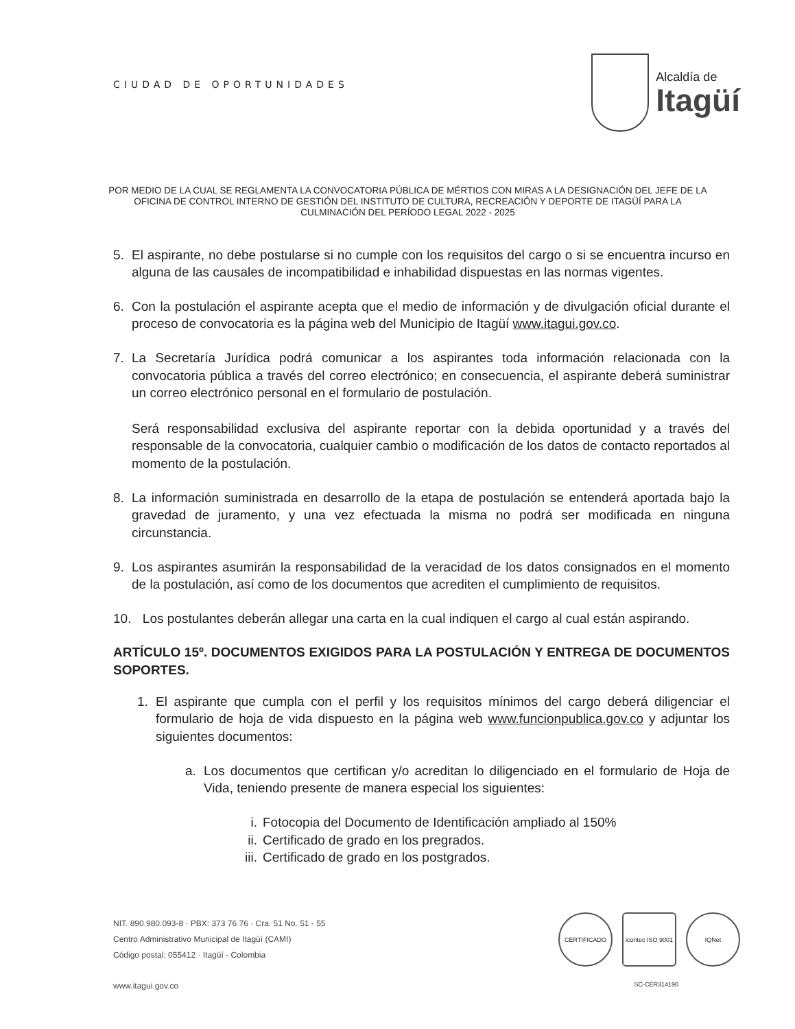CIUDAD DE OPORTUNIDADES
Alcaldía de
Itagüí
POR MEDIO DE LA CUAL SE REGLAMENTA LA CONVOCATORIA PÚBLICA DE MÉRTIOS CON MIRAS A LA DESIGNACIÓN DEL JEFE DE LA OFICINA DE CONTROL INTERNO DE GESTIÓN DEL INSTITUTO DE CULTURA, RECREACIÓN Y DEPORTE DE ITAGÜÍ PARA LA CULMINACIÓN DEL PERÍODO LEGAL 2022 - 2025
5. El aspirante, no debe postularse si no cumple con los requisitos del cargo o si se encuentra incurso en alguna de las causales de incompatibilidad e inhabilidad dispuestas en las normas vigentes.
6. Con la postulación el aspirante acepta que el medio de información y de divulgación oficial durante el proceso de convocatoria es la página web del Municipio de Itagüí www.itagui.gov.co.
7. La Secretaría Jurídica podrá comunicar a los aspirantes toda información relacionada con la convocatoria pública a través del correo electrónico; en consecuencia, el aspirante deberá suministrar un correo electrónico personal en el formulario de postulación.
Será responsabilidad exclusiva del aspirante reportar con la debida oportunidad y a través del responsable de la convocatoria, cualquier cambio o modificación de los datos de contacto reportados al momento de la postulación.
8. La información suministrada en desarrollo de la etapa de postulación se entenderá aportada bajo la gravedad de juramento, y una vez efectuada la misma no podrá ser modificada en ninguna circunstancia.
9. Los aspirantes asumirán la responsabilidad de la veracidad de los datos consignados en el momento de la postulación, así como de los documentos que acrediten el cumplimiento de requisitos.
10.
Los postulantes deberán allegar una carta en la cual indiquen el cargo al cual están aspirando.
ARTÍCULO 15º. DOCUMENTOS EXIGIDOS PARA LA POSTULACIÓN Y ENTREGA DE DOCUMENTOS SOPORTES.
1. El aspirante que cumpla con el perfil y los requisitos mínimos del cargo deberá diligenciar el formulario de hoja de vida dispuesto en la página web www.funcionpublica.gov.co y adjuntar los siguientes documentos:
a. Los documentos que certifican y/o acreditan lo diligenciado en el formulario de Hoja de Vida, teniendo presente de manera especial los siguientes:
i. Fotocopia del Documento de Identificación ampliado al 150%
ii. Certificado de grado en los pregrados.
iii. Certificado de grado en los postgrados.
NIT. 890.980.093-8 · PBX: 373 76 76 · Cra. 51 No. 51 - 55
Centro Administrativo Municipal de Itagüí (CAMI)
Código postal: 055412 · Itagüí - Colombia
www.itagui.gov.co
CERTIFICADO icontec ISO 9001
IQNet
SC-CER314190